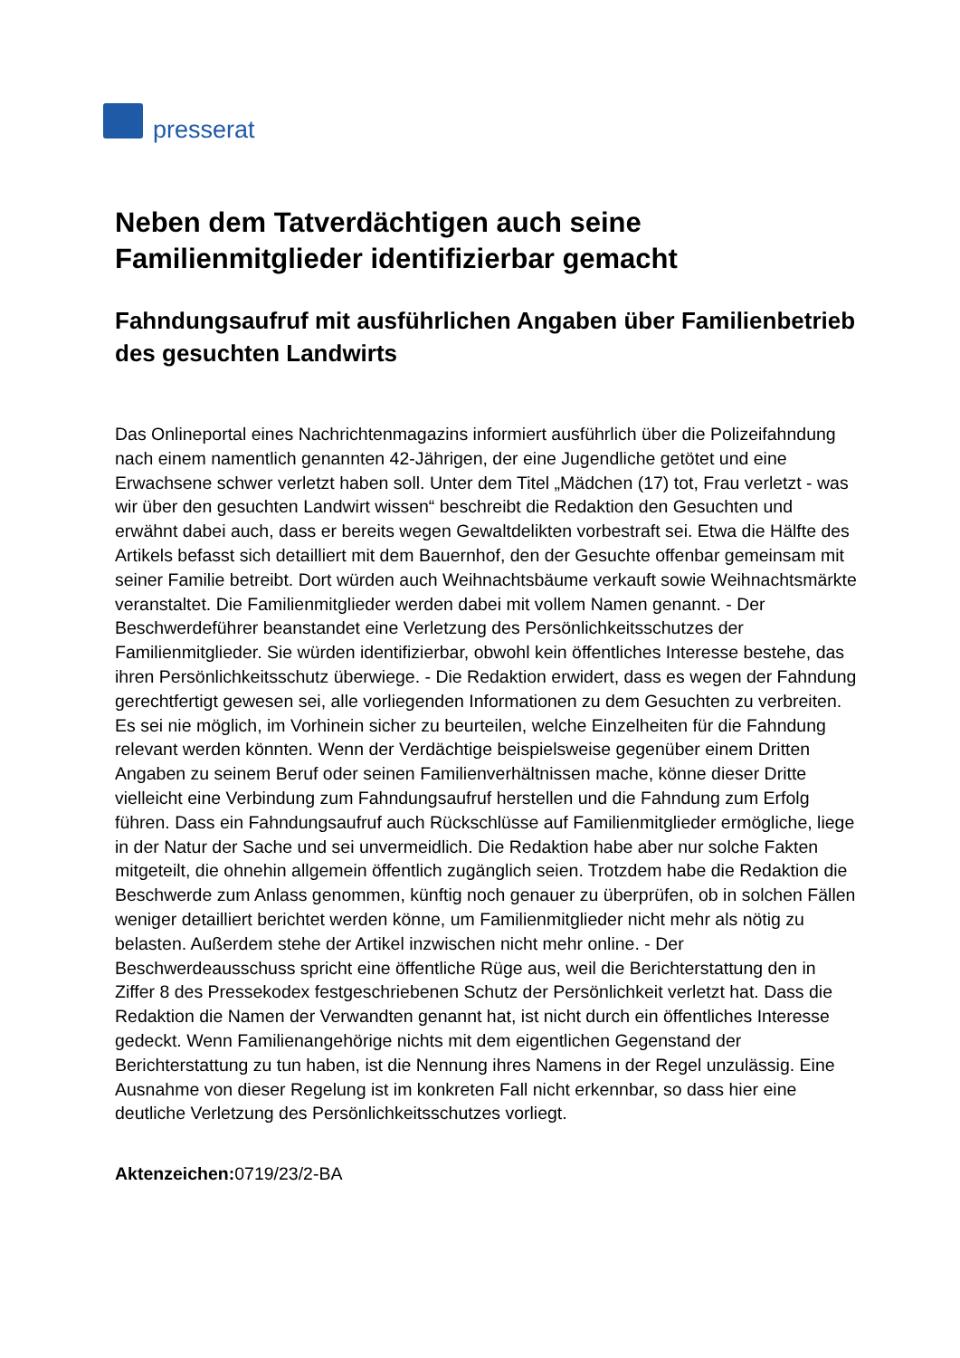presserat
Neben dem Tatverdächtigen auch seine Familienmitglieder identifizierbar gemacht
Fahndungsaufruf mit ausführlichen Angaben über Familienbetrieb des gesuchten Landwirts
Das Onlineportal eines Nachrichtenmagazins informiert ausführlich über die Polizeifahndung nach einem namentlich genannten 42-Jährigen, der eine Jugendliche getötet und eine Erwachsene schwer verletzt haben soll. Unter dem Titel „Mädchen (17) tot, Frau verletzt - was wir über den gesuchten Landwirt wissen“ beschreibt die Redaktion den Gesuchten und erwähnt dabei auch, dass er bereits wegen Gewaltdelikten vorbestraft sei. Etwa die Hälfte des Artikels befasst sich detailliert mit dem Bauernhof, den der Gesuchte offenbar gemeinsam mit seiner Familie betreibt. Dort würden auch Weihnachtsbäume verkauft sowie Weihnachtsmärkte veranstaltet. Die Familienmitglieder werden dabei mit vollem Namen genannt. - Der Beschwerdeführer beanstandet eine Verletzung des Persönlichkeitsschutzes der Familienmitglieder. Sie würden identifizierbar, obwohl kein öffentliches Interesse bestehe, das ihren Persönlichkeitsschutz überwiege. - Die Redaktion erwidert, dass es wegen der Fahndung gerechtfertigt gewesen sei, alle vorliegenden Informationen zu dem Gesuchten zu verbreiten. Es sei nie möglich, im Vorhinein sicher zu beurteilen, welche Einzelheiten für die Fahndung relevant werden könnten. Wenn der Verdächtige beispielsweise gegenüber einem Dritten Angaben zu seinem Beruf oder seinen Familienverhältnissen mache, könne dieser Dritte vielleicht eine Verbindung zum Fahndungsaufruf herstellen und die Fahndung zum Erfolg führen. Dass ein Fahndungsaufruf auch Rückschlüsse auf Familienmitglieder ermögliche, liege in der Natur der Sache und sei unvermeidlich. Die Redaktion habe aber nur solche Fakten mitgeteilt, die ohnehin allgemein öffentlich zugänglich seien. Trotzdem habe die Redaktion die Beschwerde zum Anlass genommen, künftig noch genauer zu überprüfen, ob in solchen Fällen weniger detailliert berichtet werden könne, um Familienmitglieder nicht mehr als nötig zu belasten. Außerdem stehe der Artikel inzwischen nicht mehr online. - Der Beschwerdeausschuss spricht eine öffentliche Rüge aus, weil die Berichterstattung den in Ziffer 8 des Pressekodex festgeschriebenen Schutz der Persönlichkeit verletzt hat. Dass die Redaktion die Namen der Verwandten genannt hat, ist nicht durch ein öffentliches Interesse gedeckt. Wenn Familienangehörige nichts mit dem eigentlichen Gegenstand der Berichterstattung zu tun haben, ist die Nennung ihres Namens in der Regel unzulässig. Eine Ausnahme von dieser Regelung ist im konkreten Fall nicht erkennbar, so dass hier eine deutliche Verletzung des Persönlichkeitsschutzes vorliegt.
Aktenzeichen: 0719/23/2-BA